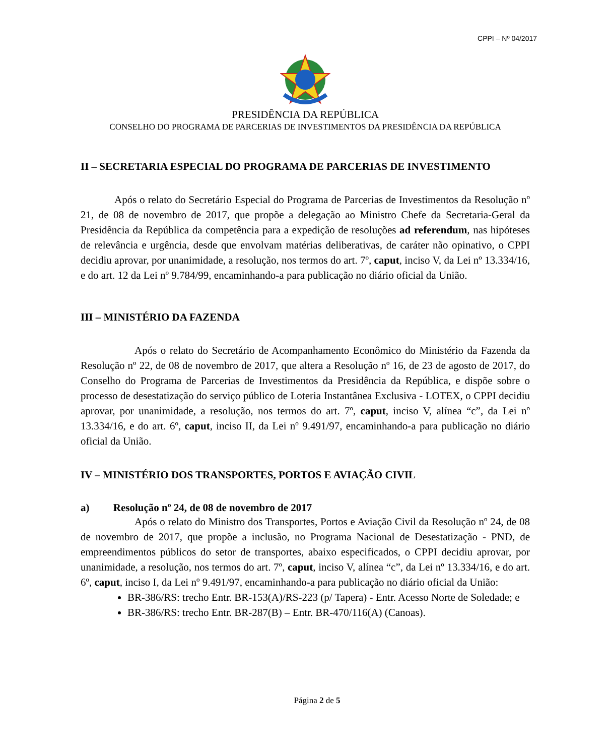CPPI – Nº 04/2017
PRESIDÊNCIA DA REPÚBLICA
CONSELHO DO PROGRAMA DE PARCERIAS DE INVESTIMENTOS DA PRESIDÊNCIA DA REPÚBLICA
II – SECRETARIA ESPECIAL DO PROGRAMA DE PARCERIAS DE INVESTIMENTO
Após o relato do Secretário Especial do Programa de Parcerias de Investimentos da Resolução nº 21, de 08 de novembro de 2017, que propõe a delegação ao Ministro Chefe da Secretaria-Geral da Presidência da República da competência para a expedição de resoluções ad referendum, nas hipóteses de relevância e urgência, desde que envolvam matérias deliberativas, de caráter não opinativo, o CPPI decidiu aprovar, por unanimidade, a resolução, nos termos do art. 7º, caput, inciso V, da Lei nº 13.334/16, e do art. 12 da Lei nº 9.784/99, encaminhando-a para publicação no diário oficial da União.
III – MINISTÉRIO DA FAZENDA
Após o relato do Secretário de Acompanhamento Econômico do Ministério da Fazenda da Resolução nº 22, de 08 de novembro de 2017, que altera a Resolução nº 16, de 23 de agosto de 2017, do Conselho do Programa de Parcerias de Investimentos da Presidência da República, e dispõe sobre o processo de desestatização do serviço público de Loteria Instantânea Exclusiva - LOTEX, o CPPI decidiu aprovar, por unanimidade, a resolução, nos termos do art. 7º, caput, inciso V, alínea “c”, da Lei nº 13.334/16, e do art. 6º, caput, inciso II, da Lei nº 9.491/97, encaminhando-a para publicação no diário oficial da União.
IV – MINISTÉRIO DOS TRANSPORTES, PORTOS E AVIAÇÃO CIVIL
a) Resolução nº 24, de 08 de novembro de 2017
Após o relato do Ministro dos Transportes, Portos e Aviação Civil da Resolução nº 24, de 08 de novembro de 2017, que propõe a inclusão, no Programa Nacional de Desestatização - PND, de empreendimentos públicos do setor de transportes, abaixo especificados, o CPPI decidiu aprovar, por unanimidade, a resolução, nos termos do art. 7º, caput, inciso V, alínea “c”, da Lei nº 13.334/16, e do art. 6º, caput, inciso I, da Lei nº 9.491/97, encaminhando-a para publicação no diário oficial da União:
BR-386/RS: trecho Entr. BR-153(A)/RS-223 (p/ Tapera) - Entr. Acesso Norte de Soledade; e
BR-386/RS: trecho Entr. BR-287(B) – Entr. BR-470/116(A) (Canoas).
Página 2 de 5